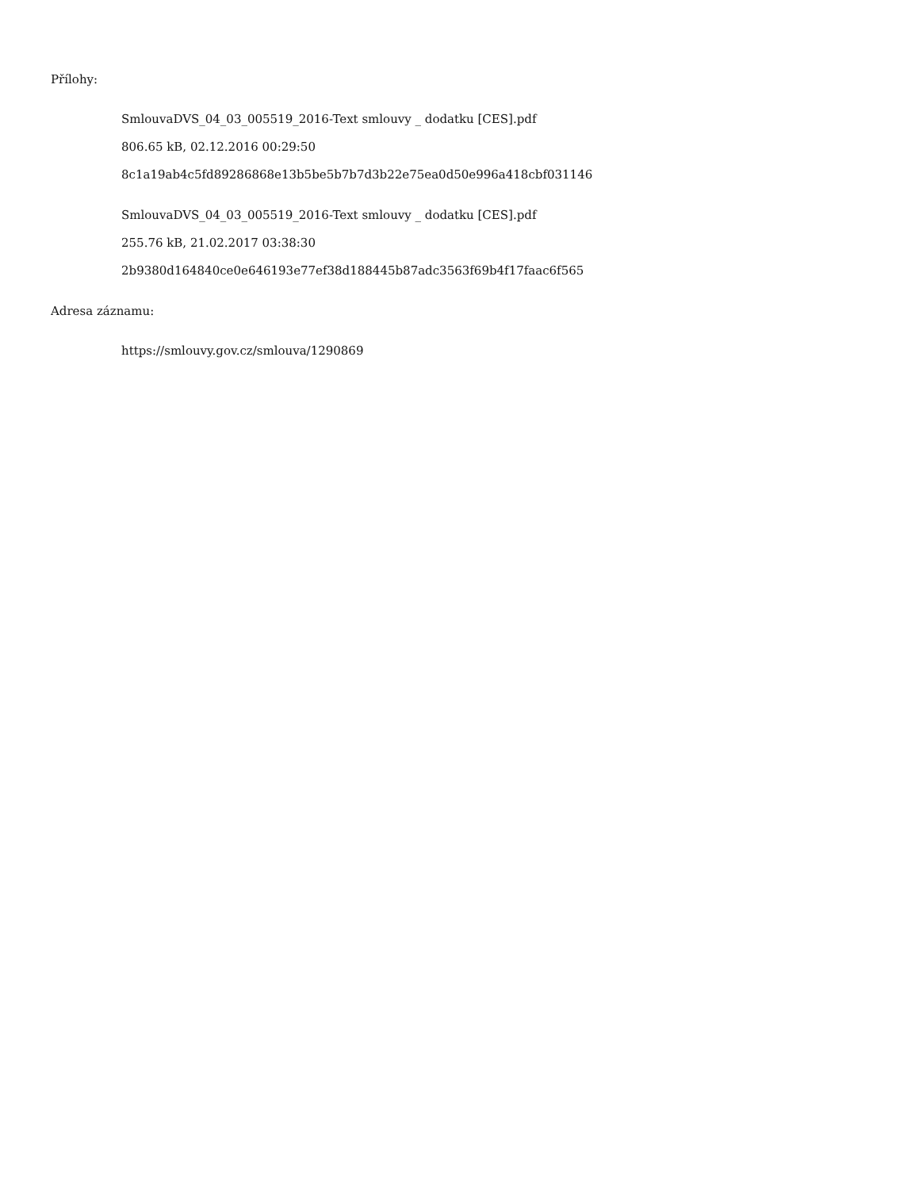Přílohy:
SmlouvaDVS_04_03_005519_2016-Text smlouvy _ dodatku [CES].pdf
806.65 kB, 02.12.2016 00:29:50
8c1a19ab4c5fd89286868e13b5be5b7b7d3b22e75ea0d50e996a418cbf031146
SmlouvaDVS_04_03_005519_2016-Text smlouvy _ dodatku [CES].pdf
255.76 kB, 21.02.2017 03:38:30
2b9380d164840ce0e646193e77ef38d188445b87adc3563f69b4f17faac6f565
Adresa záznamu:
https://smlouvy.gov.cz/smlouva/1290869